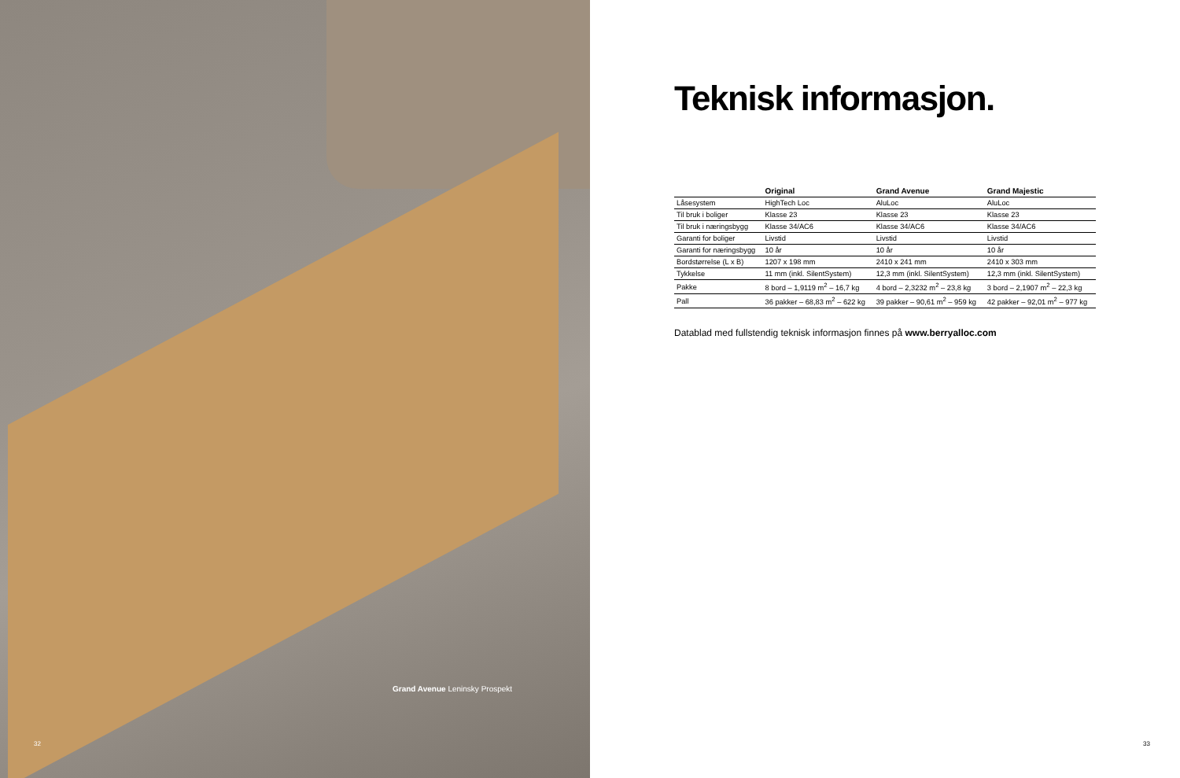Grand Avenue Leninsky Prospekt
32
Teknisk informasjon.
| | Original | Grand Avenue | Grand Majestic |
| --- | --- | --- | --- |
| Låsesystem | HighTech Loc | AluLoc | AluLoc |
| Til bruk i boliger | Klasse 23 | Klasse 23 | Klasse 23 |
| Til bruk i næringsbygg | Klasse 34/AC6 | Klasse 34/AC6 | Klasse 34/AC6 |
| Garanti for boliger | Livstid | Livstid | Livstid |
| Garanti for næringsbygg | 10 år | 10 år | 10 år |
| Bordstørrelse (L x B) | 1207 x 198 mm | 2410 x 241 mm | 2410 x 303 mm |
| Tykkelse | 11 mm (inkl. SilentSystem) | 12,3 mm (inkl. SilentSystem) | 12,3 mm (inkl. SilentSystem) |
| Pakke | 8 bord – 1,9119 m<sup>2</sup> – 16,7 kg | 4 bord – 2,3232 m<sup>2</sup> – 23,8 kg | 3 bord – 2,1907 m<sup>2</sup> – 22,3 kg |
| Pall | 36 pakker – 68,83 m<sup>2</sup> – 622 kg | 39 pakker – 90,61 m<sup>2</sup> – 959 kg | 42 pakker – 92,01 m<sup>2</sup> – 977 kg |
Datablad med fullstendig teknisk informasjon finnes på www.berryalloc.com
33